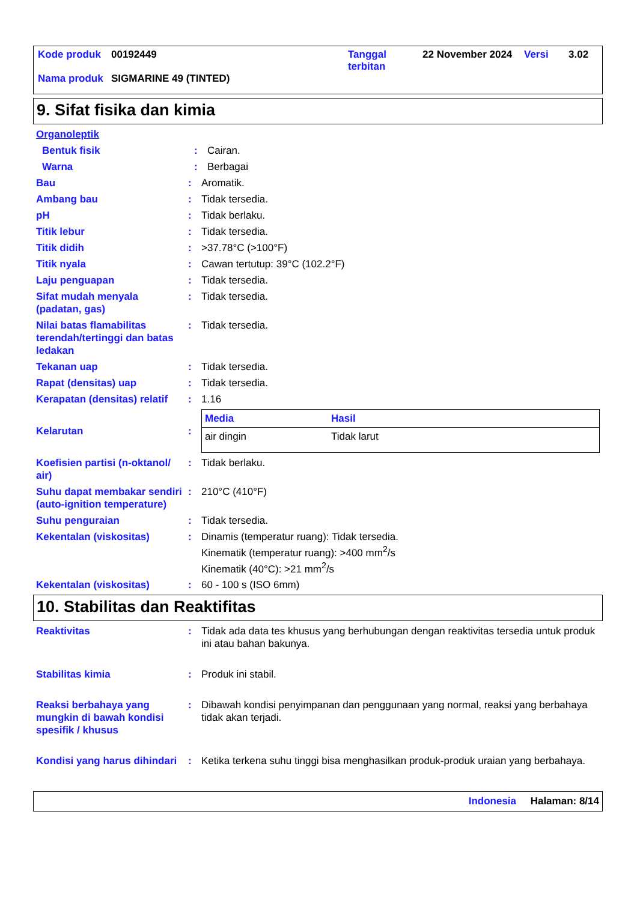| Kode produk | 00192449 | Tanggal terbitan | 22 November 2024 | Versi | 3.02 |
| Nama produk | SIGMARINE 49 (TINTED) | | | | |
9. Sifat fisika dan kimia
Organoleptik
Bentuk fisik : Cairan.
Warna : Berbagai
Bau : Aromatik.
Ambang bau : Tidak tersedia.
pH : Tidak berlaku.
Titik lebur : Tidak tersedia.
Titik didih : >37.78°C (>100°F)
Titik nyala : Cawan tertutup: 39°C (102.2°F)
Laju penguapan : Tidak tersedia.
Sifat mudah menyala (padatan, gas)
: Tidak tersedia.
Nilai batas flamabilitas terendah/tertinggi dan batas ledakan
: Tidak tersedia.
Tekanan uap : Tidak tersedia.
Rapat (densitas) uap : Tidak tersedia.
Kerapatan (densitas) relatif
: 1.16
Kelarutan :
| Media | Hasil |
| --- | --- |
| air dingin | Tidak larut |
Koefisien partisi (n-oktanol/ air)
: Tidak berlaku.
Suhu dapat membakar sendiri (auto-ignition temperature)
: 210°C (410°F)
Suhu penguraian : Tidak tersedia.
Kekentalan (viskositas) : Dinamis (temperatur ruang): Tidak tersedia.
Kinematik (temperatur ruang): >400 mm<sup>2</sup>/s
Kinematik (40°C): >21 mm<sup>2</sup>/s
Kekentalan (viskositas) : 60 - 100 s (ISO 6mm)
10. Stabilitas dan Reaktifitas
Reaktivitas : Tidak ada data tes khusus yang berhubungan dengan reaktivitas tersedia untuk produk ini atau bahan bakunya.
Stabilitas kimia : Produk ini stabil.
Reaksi berbahaya yang mungkin di bawah kondisi spesifik / khusus
: Dibawah kondisi penyimpanan dan penggunaan yang normal, reaksi yang berbahaya tidak akan terjadi.
Kondisi yang harus dihindari
: Ketika terkena suhu tinggi bisa menghasilkan produk-produk uraian yang berbahaya.
Indonesia Halaman: 8/14